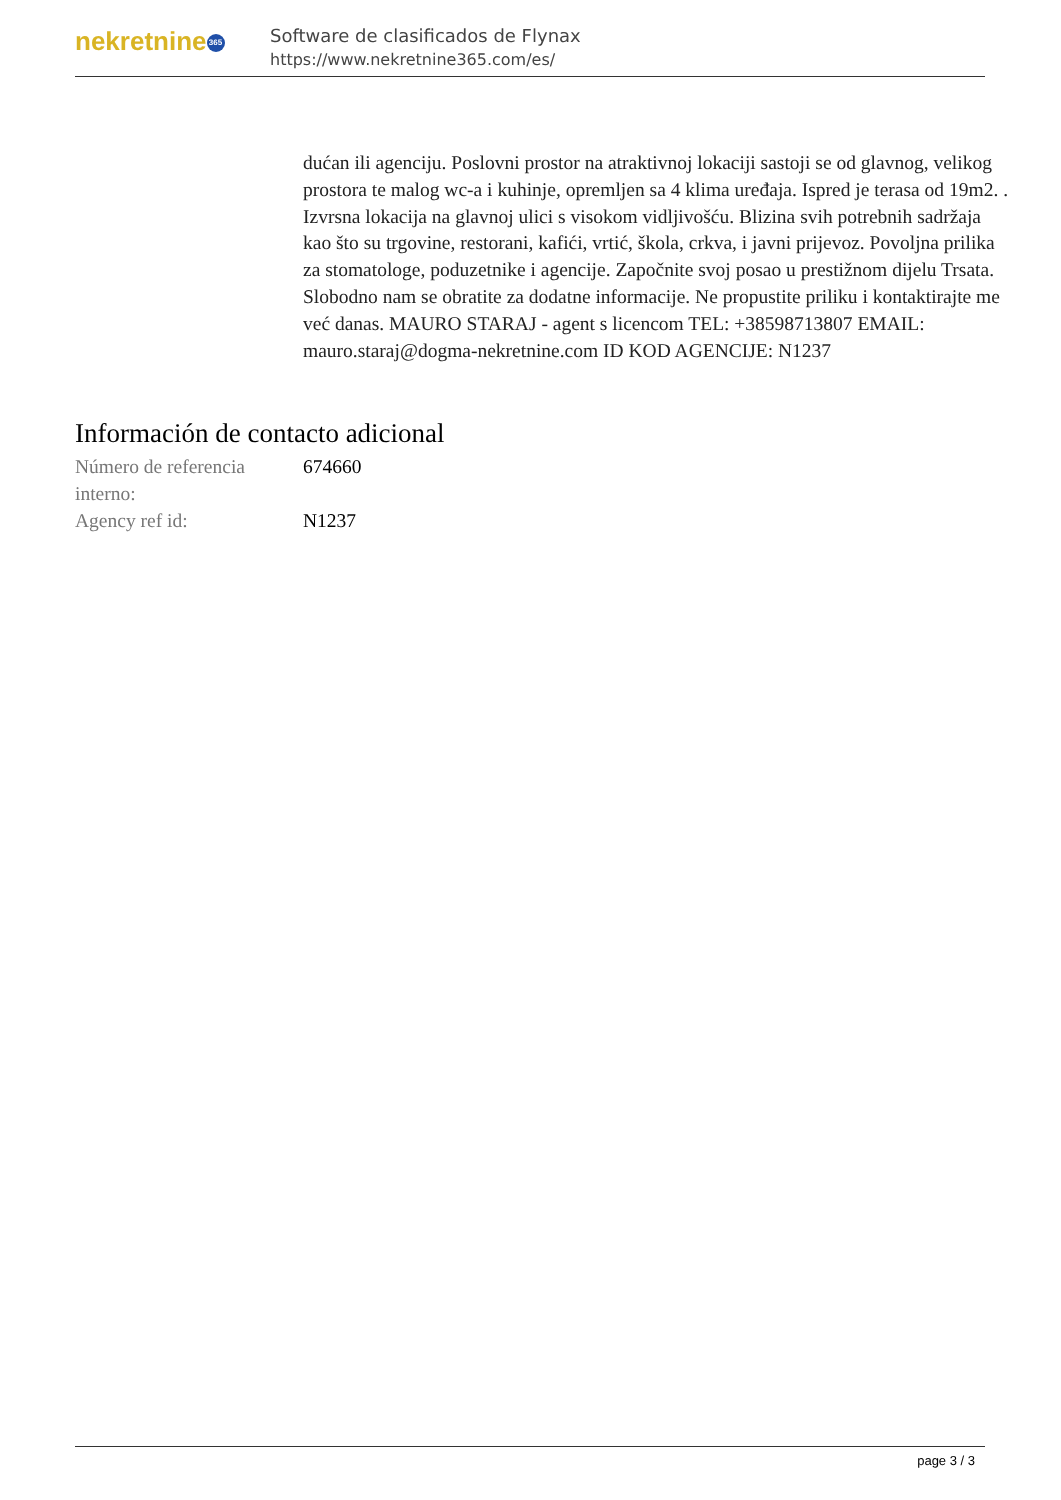nekretnine 365
Software de clasificados de Flynax
https://www.nekretnine365.com/es/
dućan ili agenciju. Poslovni prostor na atraktivnoj lokaciji sastoji se od glavnog, velikog prostora te malog wc-a i kuhinje, opremljen sa 4 klima uređaja. Ispred je terasa od 19m2. . Izvrsna lokacija na glavnoj ulici s visokom vidljivošću. Blizina svih potrebnih sadržaja kao što su trgovine, restorani, kafići, vrtić, škola, crkva, i javni prijevoz. Povoljna prilika za stomatologe, poduzetnike i agencije. Započnite svoj posao u prestižnom dijelu Trsata. Slobodno nam se obratite za dodatne informacije. Ne propustite priliku i kontaktirajte me već danas. MAURO STARAJ - agent s licencom TEL: +38598713807 EMAIL: mauro.staraj@dogma-nekretnine.com ID KOD AGENCIJE: N1237
Información de contacto adicional
| Número de referencia interno: | 674660 |
| Agency ref id: | N1237 |
page 3 / 3